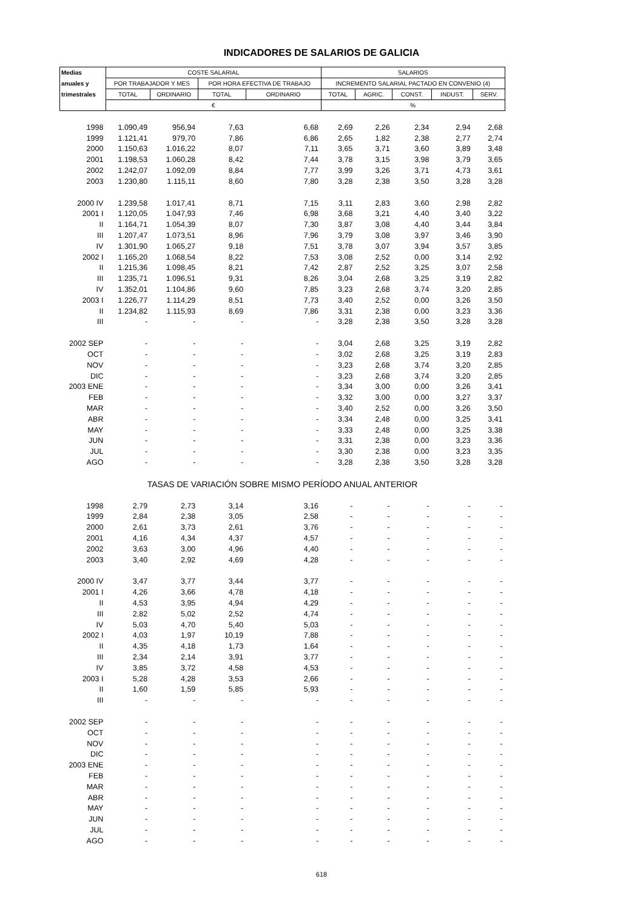INDICADORES DE SALARIOS DE GALICIA
| Medias | COSTE SALARIAL | | | | SALARIOS | | | | |
| --- | --- | --- | --- | --- | --- | --- | --- | --- | --- |
| anuales y | POR TRABAJADOR Y MES | | POR HORA EFECTIVA DE TRABAJO | | INCREMENTO SALARIAL PACTADO EN CONVENIO (4) | | | | |
| trimestrales | TOTAL | ORDINARIO | TOTAL | ORDINARIO | TOTAL | AGRIC. | CONST. | INDUST. | SERV. |
| | € | | | | % | | | | |
| 1998 | 1.090,49 | 956,94 | 7,63 | 6,68 | 2,69 | 2,26 | 2,34 | 2,94 | 2,68 |
| 1999 | 1.121,41 | 979,70 | 7,86 | 6,86 | 2,65 | 1,82 | 2,38 | 2,77 | 2,74 |
| 2000 | 1.150,63 | 1.016,22 | 8,07 | 7,11 | 3,65 | 3,71 | 3,60 | 3,89 | 3,48 |
| 2001 | 1.198,53 | 1.060,28 | 8,42 | 7,44 | 3,78 | 3,15 | 3,98 | 3,79 | 3,65 |
| 2002 | 1.242,07 | 1.092,09 | 8,84 | 7,77 | 3,99 | 3,26 | 3,71 | 4,73 | 3,61 |
| 2003 | 1.230,80 | 1.115,11 | 8,60 | 7,80 | 3,28 | 2,38 | 3,50 | 3,28 | 3,28 |
| 2000 IV | 1.239,58 | 1.017,41 | 8,71 | 7,15 | 3,11 | 2,83 | 3,60 | 2,98 | 2,82 |
| 2001 I | 1.120,05 | 1.047,93 | 7,46 | 6,98 | 3,68 | 3,21 | 4,40 | 3,40 | 3,22 |
| II | 1.164,71 | 1.054,39 | 8,07 | 7,30 | 3,87 | 3,08 | 4,40 | 3,44 | 3,84 |
| III | 1.207,47 | 1.073,51 | 8,96 | 7,96 | 3,79 | 3,08 | 3,97 | 3,46 | 3,90 |
| IV | 1.301,90 | 1.065,27 | 9,18 | 7,51 | 3,78 | 3,07 | 3,94 | 3,57 | 3,85 |
| 2002 I | 1.165,20 | 1.068,54 | 8,22 | 7,53 | 3,08 | 2,52 | 0,00 | 3,14 | 2,92 |
| II | 1.215,36 | 1.098,45 | 8,21 | 7,42 | 2,87 | 2,52 | 3,25 | 3,07 | 2,58 |
| III | 1.235,71 | 1.096,51 | 9,31 | 8,26 | 3,04 | 2,68 | 3,25 | 3,19 | 2,82 |
| IV | 1.352,01 | 1.104,86 | 9,60 | 7,85 | 3,23 | 2,68 | 3,74 | 3,20 | 2,85 |
| 2003 I | 1.226,77 | 1.114,29 | 8,51 | 7,73 | 3,40 | 2,52 | 0,00 | 3,26 | 3,50 |
| II | 1.234,82 | 1.115,93 | 8,69 | 7,86 | 3,31 | 2,38 | 0,00 | 3,23 | 3,36 |
| III | - | - | - | - | 3,28 | 2,38 | 3,50 | 3,28 | 3,28 |
| 2002 SEP | - | - | - | - | 3,04 | 2,68 | 3,25 | 3,19 | 2,82 |
| OCT | - | - | - | - | 3,02 | 2,68 | 3,25 | 3,19 | 2,83 |
| NOV | - | - | - | - | 3,23 | 2,68 | 3,74 | 3,20 | 2,85 |
| DIC | - | - | - | - | 3,23 | 2,68 | 3,74 | 3,20 | 2,85 |
| 2003 ENE | - | - | - | - | 3,34 | 3,00 | 0,00 | 3,26 | 3,41 |
| FEB | - | - | - | - | 3,32 | 3,00 | 0,00 | 3,27 | 3,37 |
| MAR | - | - | - | - | 3,40 | 2,52 | 0,00 | 3,26 | 3,50 |
| ABR | - | - | - | - | 3,34 | 2,48 | 0,00 | 3,25 | 3,41 |
| MAY | - | - | - | - | 3,33 | 2,48 | 0,00 | 3,25 | 3,38 |
| JUN | - | - | - | - | 3,31 | 2,38 | 0,00 | 3,23 | 3,36 |
| JUL | - | - | - | - | 3,30 | 2,38 | 0,00 | 3,23 | 3,35 |
| AGO | - | - | - | - | 3,28 | 2,38 | 3,50 | 3,28 | 3,28 |
| TASAS DE VARIACIÓN SOBRE MISMO PERÍODO ANUAL ANTERIOR | | | | | | | | | |
| 1998 | 2,79 | 2,73 | 3,14 | 3,16 | - | - | - | - | - |
| 1999 | 2,84 | 2,38 | 3,05 | 2,58 | - | - | - | - | - |
| 2000 | 2,61 | 3,73 | 2,61 | 3,76 | - | - | - | - | - |
| 2001 | 4,16 | 4,34 | 4,37 | 4,57 | - | - | - | - | - |
| 2002 | 3,63 | 3,00 | 4,96 | 4,40 | - | - | - | - | - |
| 2003 | 3,40 | 2,92 | 4,69 | 4,28 | - | - | - | - | - |
| 2000 IV | 3,47 | 3,77 | 3,44 | 3,77 | - | - | - | - | - |
| 2001 I | 4,26 | 3,66 | 4,78 | 4,18 | - | - | - | - | - |
| II | 4,53 | 3,95 | 4,94 | 4,29 | - | - | - | - | - |
| III | 2,82 | 5,02 | 2,52 | 4,74 | - | - | - | - | - |
| IV | 5,03 | 4,70 | 5,40 | 5,03 | - | - | - | - | - |
| 2002 I | 4,03 | 1,97 | 10,19 | 7,88 | - | - | - | - | - |
| II | 4,35 | 4,18 | 1,73 | 1,64 | - | - | - | - | - |
| III | 2,34 | 2,14 | 3,91 | 3,77 | - | - | - | - | - |
| IV | 3,85 | 3,72 | 4,58 | 4,53 | - | - | - | - | - |
| 2003 I | 5,28 | 4,28 | 3,53 | 2,66 | - | - | - | - | - |
| II | 1,60 | 1,59 | 5,85 | 5,93 | - | - | - | - | - |
| III | - | - | - | - | - | - | - | - | - |
| 2002 SEP | - | - | - | - | - | - | - | - | - |
| OCT | - | - | - | - | - | - | - | - | - |
| NOV | - | - | - | - | - | - | - | - | - |
| DIC | - | - | - | - | - | - | - | - | - |
| 2003 ENE | - | - | - | - | - | - | - | - | - |
| FEB | - | - | - | - | - | - | - | - | - |
| MAR | - | - | - | - | - | - | - | - | - |
| ABR | - | - | - | - | - | - | - | - | - |
| MAY | - | - | - | - | - | - | - | - | - |
| JUN | - | - | - | - | - | - | - | - | - |
| JUL | - | - | - | - | - | - | - | - | - |
| AGO | - | - | - | - | - | - | - | - | - |
618